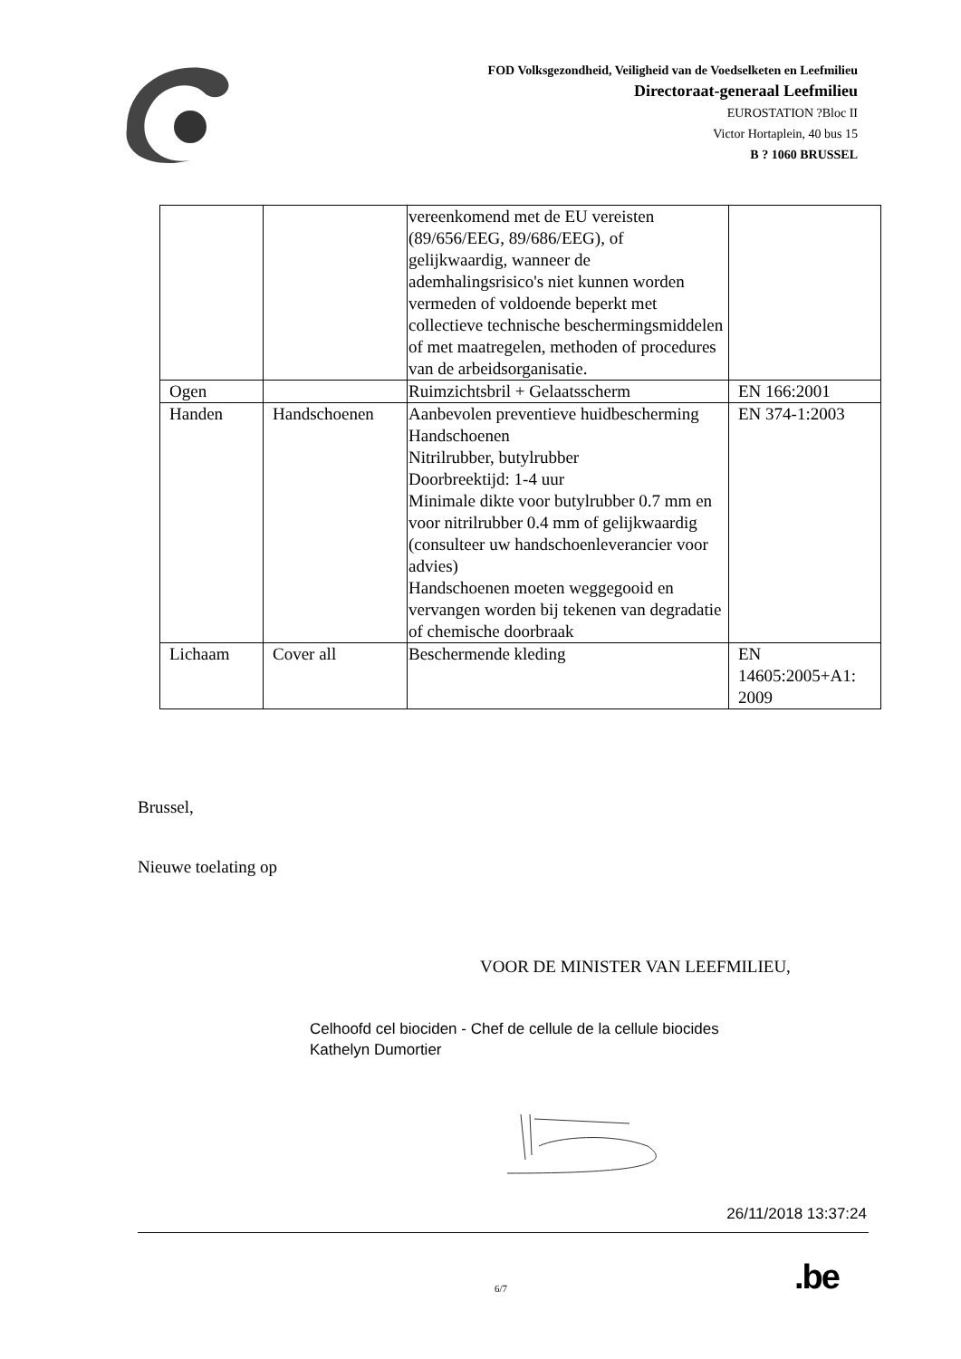FOD Volksgezondheid, Veiligheid van de Voedselketen en Leefmilieu
Directoraat-generaal Leefmilieu
EUROSTATION ?Bloc II
Victor Hortaplein, 40 bus 15
B ? 1060 BRUSSEL
| | | vereenkomend met de EU vereisten (89/656/EEG, 89/686/EEG), of gelijkwaardig, wanneer de ademhalingsrisico's niet kunnen worden vermeden of voldoende beperkt met collectieve technische beschermingsmiddelen of met maatregelen, methoden of procedures van de arbeidsorganisatie. | |
| Ogen | | Ruimzichtsbril + Gelaatsscherm | EN 166:2001 |
| Handen | Handschoenen | Aanbevolen preventieve huidbescherming Handschoenen Nitrilrubber, butylrubber Doorbreektijd: 1-4 uur Minimale dikte voor butylrubber 0.7 mm en voor nitrilrubber 0.4 mm of gelijkwaardig (consulteer uw handschoenleverancier voor advies) Handschoenen moeten weggegooid en vervangen worden bij tekenen van degradatie of chemische doorbraak | EN 374-1:2003 |
| Lichaam | Cover all | Beschermende kleding | EN 14605:2005+A1: 2009 |
Brussel,
Nieuwe toelating op
VOOR DE MINISTER VAN LEEFMILIEU,
Celhoofd cel biociden - Chef de cellule de la cellule biocides
Kathelyn Dumortier
26/11/2018 13:37:24
6/7 .be